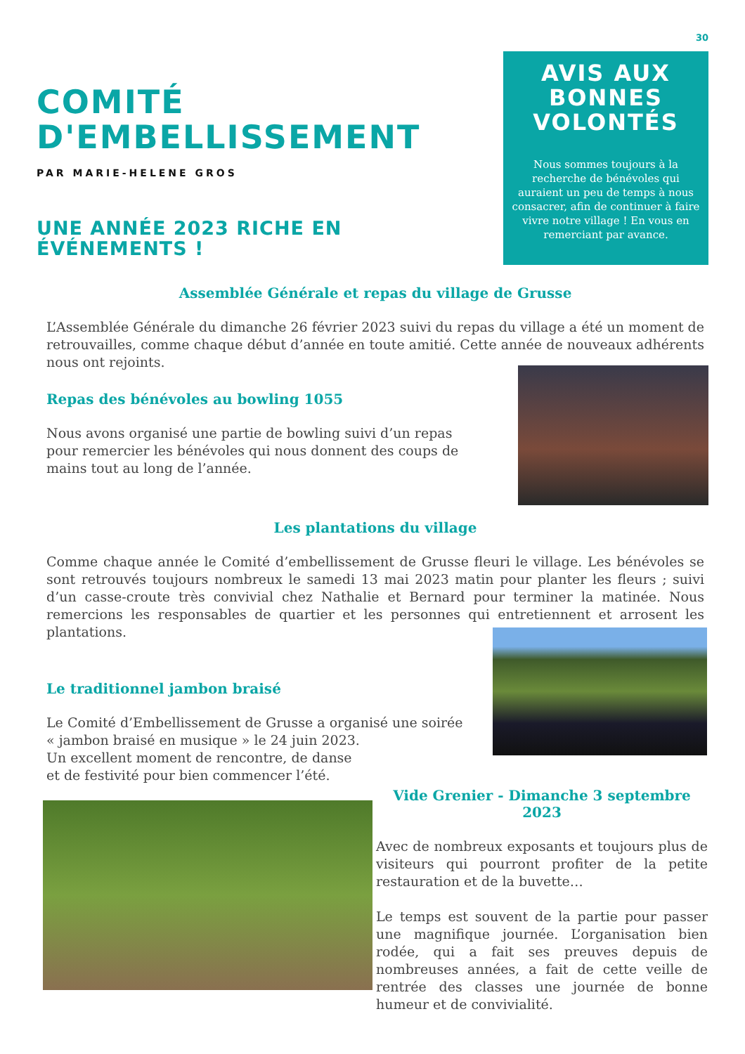30
COMITÉ D'EMBELLISSEMENT
PAR MARIE-HELENE GROS
UNE ANNÉE 2023 RICHE EN ÉVÉNEMENTS !
AVIS AUX BONNES VOLONTÉS
Nous sommes toujours à la recherche de bénévoles qui auraient un peu de temps à nous consacrer, afin de continuer à faire vivre notre village ! En vous en remerciant par avance.
Assemblée Générale et repas du village de Grusse
L’Assemblée Générale du dimanche 26 février 2023 suivi du repas du village a été un moment de retrouvailles, comme chaque début d’année en toute amitié. Cette année de nouveaux adhérents nous ont rejoints.
Repas des bénévoles au bowling 1055
Nous avons organisé une partie de bowling suivi d’un repas pour remercier les bénévoles qui nous donnent des coups de mains tout au long de l’année.
Les plantations du village
Comme chaque année le Comité d’embellissement de Grusse fleuri le village. Les bénévoles se sont retrouvés toujours nombreux le samedi 13 mai 2023 matin pour planter les fleurs ; suivi d’un casse-croute très convivial chez Nathalie et Bernard pour terminer la matinée. Nous remercions les responsables de quartier et les personnes qui entretiennent et arrosent les plantations.
Le traditionnel jambon braisé
Le Comité d’Embellissement de Grusse a organisé une soirée « jambon braisé en musique » le 24 juin 2023.
Un excellent moment de rencontre, de danse
et de festivité pour bien commencer l’été.
Vide Grenier - Dimanche 3 septembre 2023
Avec de nombreux exposants et toujours plus de visiteurs qui pourront profiter de la petite restauration et de la buvette…
Le temps est souvent de la partie pour passer une magnifique journée. L’organisation bien rodée, qui a fait ses preuves depuis de nombreuses années, a fait de cette veille de rentrée des classes une journée de bonne humeur et de convivialité.